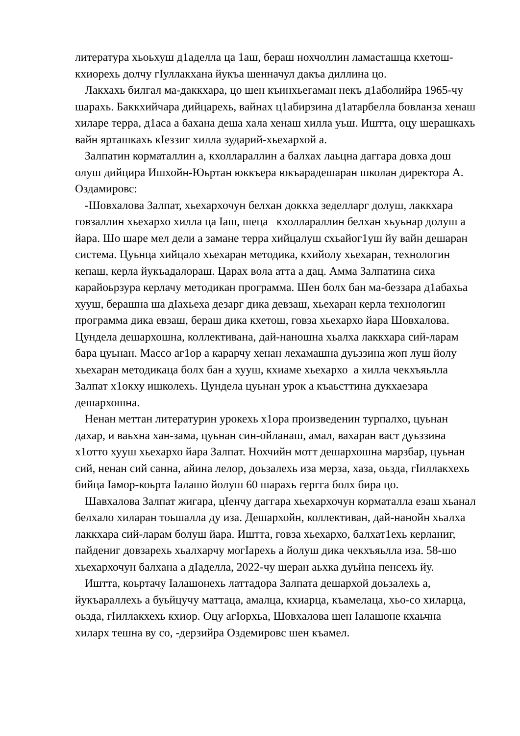литература хьоьхуш д1аделла ца 1аш, бераш нохчоллин ламасташца кхетош-кхиорехь долчу гIуллакхана йукъа шенначул дакъа диллина цо.
Лакхахь билгал ма-даккхара, цо шен къинхьегаман некъ д1аболийра 1965-чу шарахь. Баккхийчара дийцарехь, вайнах ц1абирзина д1атарбелла бовланза хенаш хиларе терра, д1аса а бахана деша хала хенаш хилла уьш. Иштта, оцу шерашкахь вайн ярташкахь кIеззиг хилла зударий-хьехархой а.
Залпатин корматаллин а, кхоллараллин а балхах лаьцна даггара довха дош олуш дийцира Ишхойн-Юьртан юккъера юкъарадешаран школан директора А. Оздамировс:
-Шовхалова Залпат, хьехархочун белхан доккха зеделларг долуш, лаккхара говзаллин хьехархо хилла ца Iаш, шеца кхоллараллин белхан хьуьнар долуш а йара. Шо шаре мел дели а замане терра хийцалуш схьайог1уш йу вайн дешаран система. Цуьнца хийцало хьехаран методика, кхийолу хьехаран, технологин кепаш, керла йукъадалораш. Царах вола атта а дац. Амма Залпатина сиха карайоьрзура керлачу методикан программа. Шен болх бан ма-беззара д1абахьа хууш, берашна ша дIахьеха дезарг дика девзаш, хьехаран керла технологин программа дика евзаш, бераш дика кхетош, говза хьехархо йара Шовхалова. Цундела дешархошна, коллективана, дай-наношна хьалха лаккхара сий-ларам бара цуьнан. Массо аг1ор а карарчу хенан лехамашна дуьззина жоп луш йолу хьехаран методикаца болх бан а хууш, кхиаме хьехархо а хилла чекхъяьлла Залпат х1окху ишколехь. Цундела цуьнан урок а къаьсттина дукхаезара дешархошна.
Ненан меттан литературин урокехь х1ора произведенин турпалхо, цуьнан дахар, и ваьхна хан-зама, цуьнан син-ойланаш, амал, вахаран васт дуьззина х1отто хууш хьехархо йара Залпат. Нохчийн мотт дешархошна марзбар, цуьнан сий, ненан сий санна, айина лелор, доьзалехь иза мерза, хаза, оьзда, гIиллакхехь бийца Iамор-коьрта Iалашо йолуш 60 шарахь гергга болх бира цо.
Шавхалова Залпат жигара, цIенчу даггара хьехархочун корматалла езаш хьанал белхало хиларан тоьшалла ду иза. Дешархойн, коллективан, дай-нанойн хьалха лаккхара сий-ларам болуш йара. Иштта, говза хьехархо, балхат1ехь керланиг, пайдениг довзарехь хьалхарчу могIарехь а йолуш дика чекхъяьлла иза. 58-шо хьехархочун балхана а дIаделла, 2022-чу шеран аьхка дуьйна пенсехь йу.
Иштта, коьртачу Iалашонехь латтадора Залпата дешархой доьзалехь а, йукъараллехь а буьйцучу маттаца, амалца, кхиарца, къамелаца, хьо-со хиларца, оьзда, гIиллакхехь кхиор. Оцу агIорхьа, Шовхалова шен Iалашоне кхаьчна хиларх тешна ву со, -дерзийра Оздемировс шен къамел.